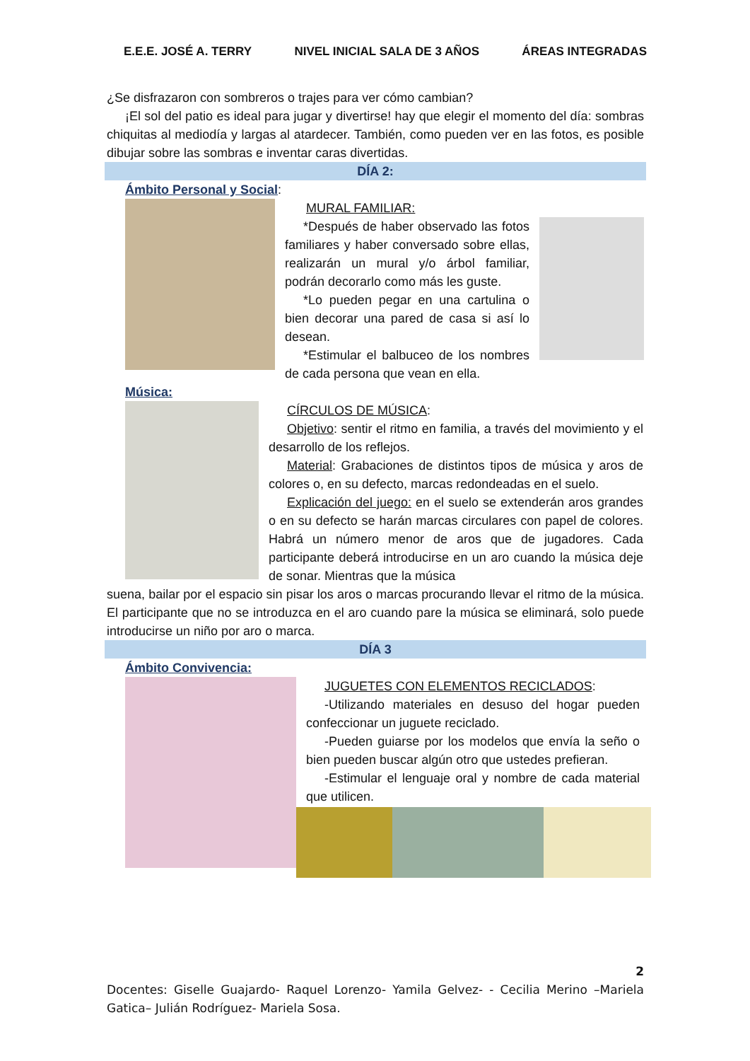E.E.E. JOSÉ A. TERRY NIVEL INICIAL SALA DE 3 AÑOS ÁREAS INTEGRADAS
¿Se disfrazaron con sombreros o trajes para ver cómo cambian?
¡El sol del patio es ideal para jugar y divertirse! hay que elegir el momento del día: sombras chiquitas al mediodía y largas al atardecer. También, como pueden ver en las fotos, es posible dibujar sobre las sombras e inventar caras divertidas.
DÍA 2:
Ámbito Personal y Social:
MURAL FAMILIAR:
*Después de haber observado las fotos familiares y haber conversado sobre ellas, realizarán un mural y/o árbol familiar, podrán decorarlo como más les guste.
*Lo pueden pegar en una cartulina o bien decorar una pared de casa si así lo desean.
*Estimular el balbuceo de los nombres de cada persona que vean en ella.
Música:
CÍRCULOS DE MÚSICA:
Objetivo: sentir el ritmo en familia, a través del movimiento y el desarrollo de los reflejos.
Material: Grabaciones de distintos tipos de música y aros de colores o, en su defecto, marcas redondeadas en el suelo.
Explicación del juego: en el suelo se extenderán aros grandes o en su defecto se harán marcas circulares con papel de colores. Habrá un número menor de aros que de jugadores. Cada participante deberá introducirse en un aro cuando la música deje de sonar. Mientras que la música
suena, bailar por el espacio sin pisar los aros o marcas procurando llevar el ritmo de la música. El participante que no se introduzca en el aro cuando pare la música se eliminará, solo puede introducirse un niño por aro o marca.
DÍA 3
Ámbito Convivencia:
JUGUETES CON ELEMENTOS RECICLADOS:
-Utilizando materiales en desuso del hogar pueden confeccionar un juguete reciclado.
-Pueden guiarse por los modelos que envía la seño o bien pueden buscar algún otro que ustedes prefieran.
-Estimular el lenguaje oral y nombre de cada material que utilicen.
2
Docentes: Giselle Guajardo- Raquel Lorenzo- Yamila Gelvez- - Cecilia Merino –Mariela Gatica– Julián Rodríguez- Mariela Sosa.